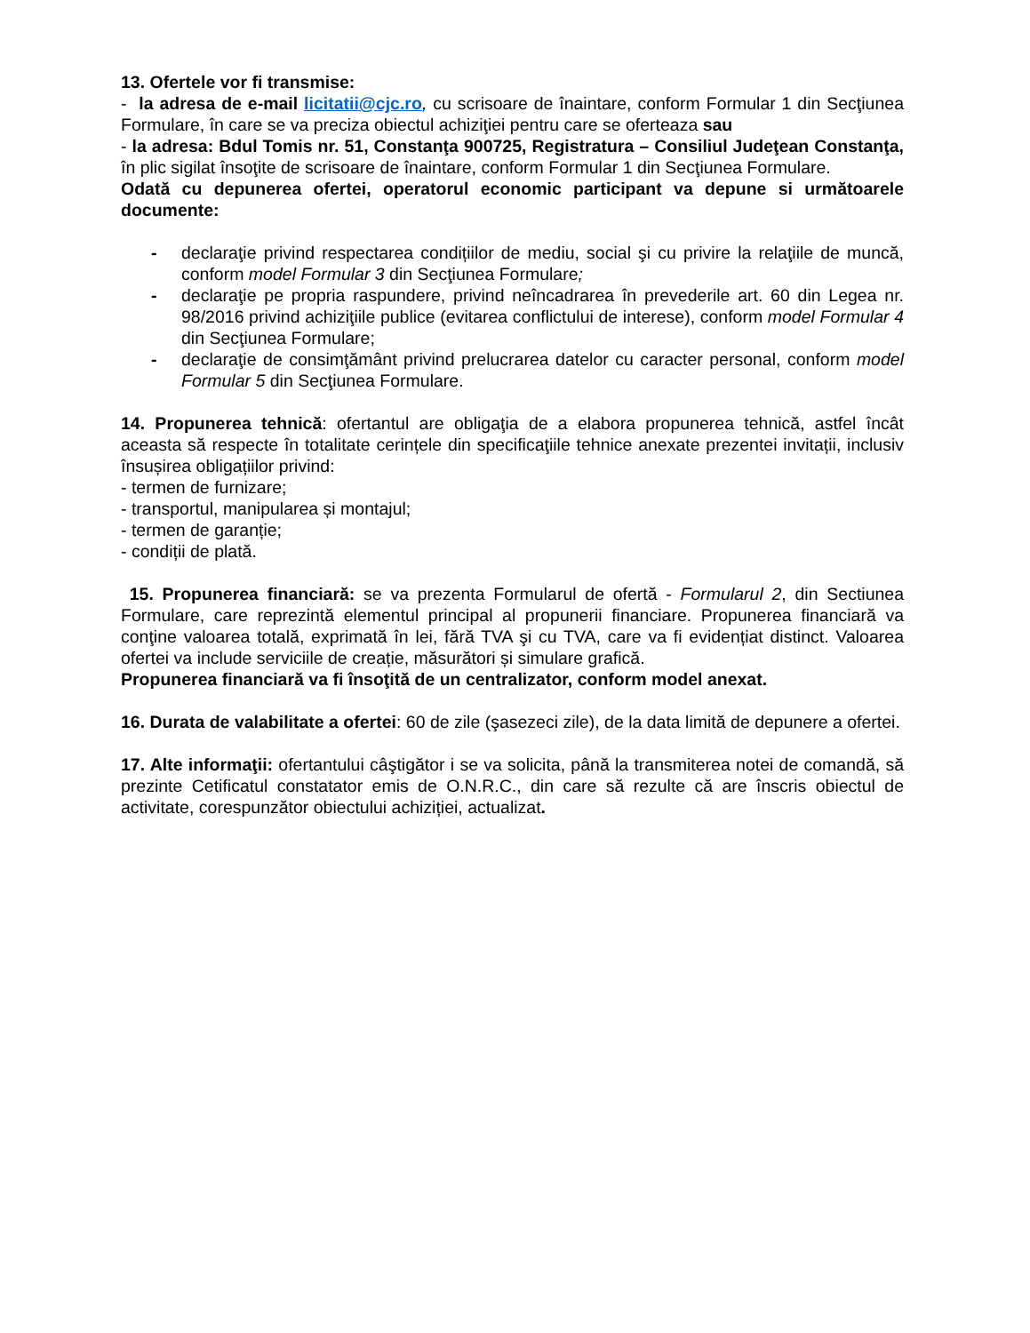13. Ofertele vor fi transmise:
- la adresa de e-mail licitatii@cjc.ro, cu scrisoare de înaintare, conform Formular 1 din Secţiunea Formulare, în care se va preciza obiectul achiziţiei pentru care se oferteaza sau
- la adresa: Bdul Tomis nr. 51, Constanţa 900725, Registratura – Consiliul Judeţean Constanţa, în plic sigilat însoţite de scrisoare de înaintare, conform Formular 1 din Secţiunea Formulare.
Odată cu depunerea ofertei, operatorul economic participant va depune si următoarele documente:
- declaraţie privind respectarea condițiilor de mediu, social şi cu privire la relaţiile de muncă, conform model Formular 3 din Secţiunea Formulare;
- declaraţie pe propria raspundere, privind neîncadrarea în prevederile art. 60 din Legea nr. 98/2016 privind achiziţiile publice (evitarea conflictului de interese), conform model Formular 4 din Secţiunea Formulare;
- declaraţie de consimţământ privind prelucrarea datelor cu caracter personal, conform model Formular 5 din Secţiunea Formulare.
14. Propunerea tehnică: ofertantul are obligaţia de a elabora propunerea tehnică, astfel încât aceasta să respecte în totalitate cerințele din specificaţiile tehnice anexate prezentei invitații, inclusiv însușirea obligațiilor privind:
- termen de furnizare;
- transportul, manipularea și montajul;
- termen de garanție;
- condiții de plată.
15. Propunerea financiară: se va prezenta Formularul de ofertă - Formularul 2, din Sectiunea Formulare, care reprezintă elementul principal al propunerii financiare. Propunerea financiară va conţine valoarea totală, exprimată în lei, fără TVA şi cu TVA, care va fi evidențiat distinct. Valoarea ofertei va include serviciile de creație, măsurători și simulare grafică.
Propunerea financiară va fi însoţită de un centralizator, conform model anexat.
16. Durata de valabilitate a ofertei: 60 de zile (şasezeci zile), de la data limită de depunere a ofertei.
17. Alte informaţii: ofertantului câştigător i se va solicita, până la transmiterea notei de comandă, să prezinte Cetificatul constatator emis de O.N.R.C., din care să rezulte că are înscris obiectul de activitate, corespunzător obiectului achiziției, actualizat.